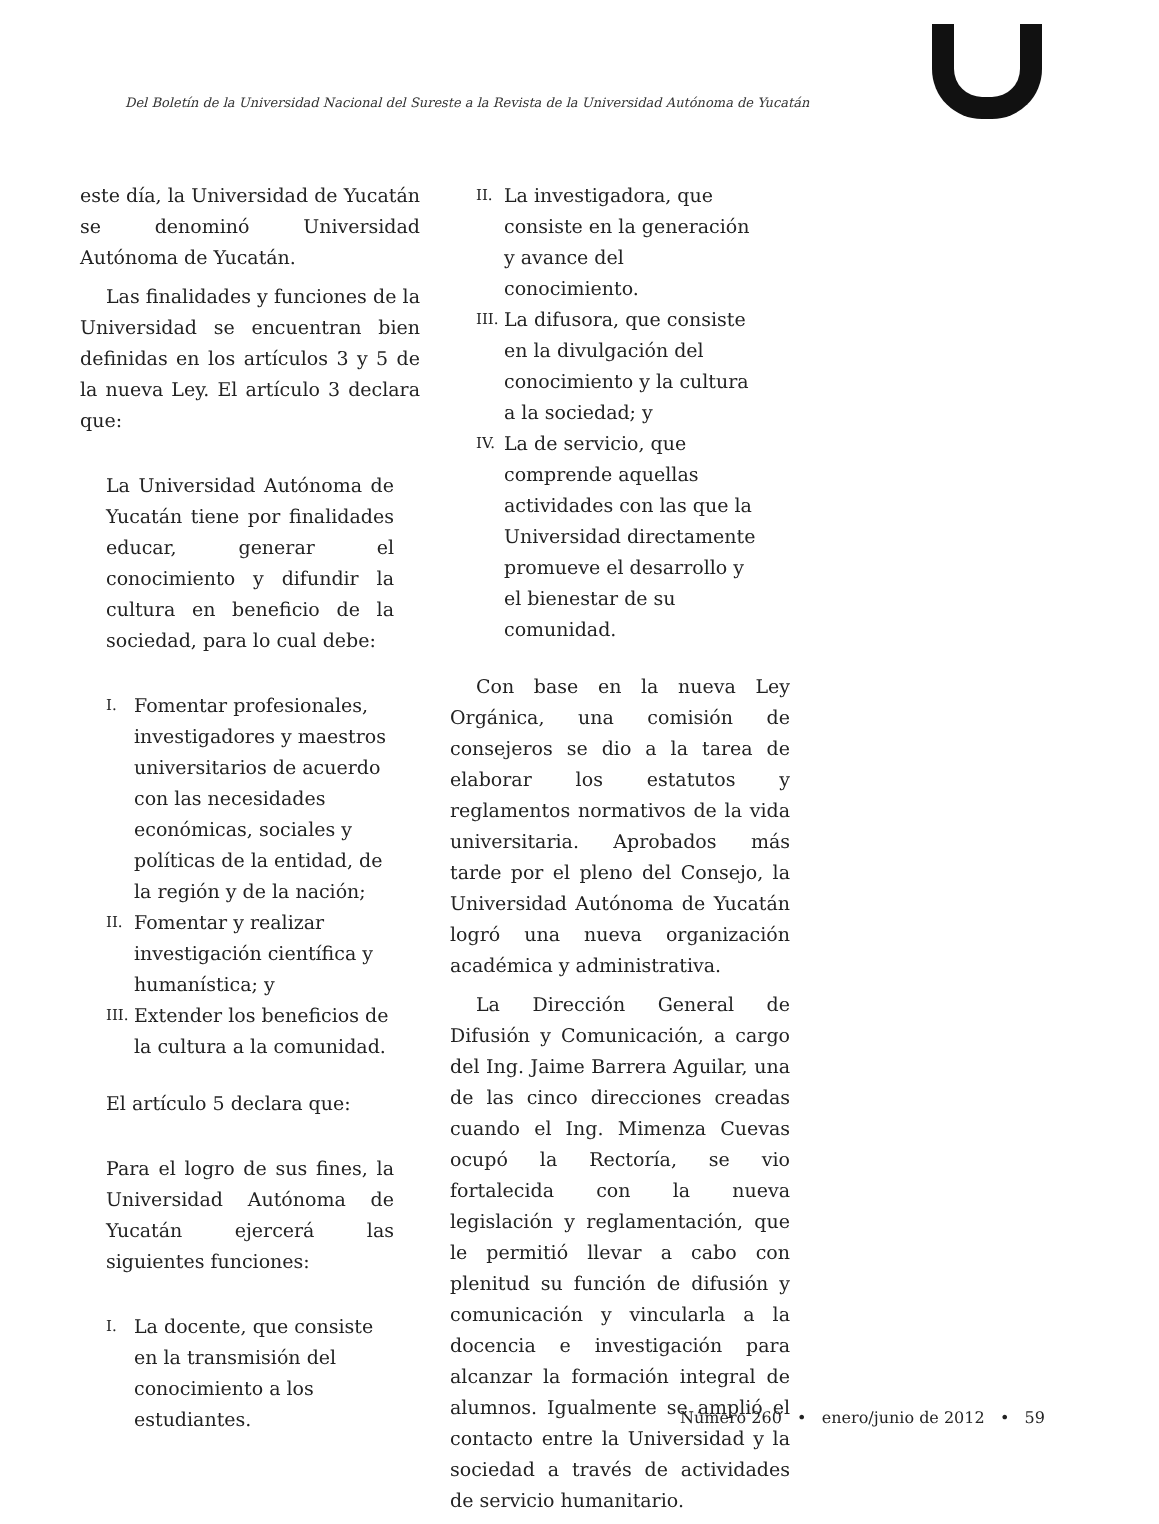Del Boletín de la Universidad Nacional del Sureste a la Revista de la Universidad Autónoma de Yucatán
este día, la Universidad de Yucatán se denominó Universidad Autónoma de Yucatán.
Las finalidades y funciones de la Universidad se encuentran bien definidas en los artículos 3 y 5 de la nueva Ley. El artículo 3 declara que:
La Universidad Autónoma de Yucatán tiene por finalidades educar, generar el conocimiento y difundir la cultura en beneficio de la sociedad, para lo cual debe:
I. Fomentar profesionales, investigadores y maestros universitarios de acuerdo con las necesidades económicas, sociales y políticas de la entidad, de la región y de la nación;
II. Fomentar y realizar investigación científica y humanística; y
III. Extender los beneficios de la cultura a la comunidad.
El artículo 5 declara que:
Para el logro de sus fines, la Universidad Autónoma de Yucatán ejercerá las siguientes funciones:
I. La docente, que consiste en la transmisión del conocimiento a los estudiantes.
II. La investigadora, que consiste en la generación y avance del conocimiento.
III. La difusora, que consiste en la divulgación del conocimiento y la cultura a la sociedad; y
IV. La de servicio, que comprende aquellas actividades con las que la Universidad directamente promueve el desarrollo y el bienestar de su comunidad.
Con base en la nueva Ley Orgánica, una comisión de consejeros se dio a la tarea de elaborar los estatutos y reglamentos normativos de la vida universitaria. Aprobados más tarde por el pleno del Consejo, la Universidad Autónoma de Yucatán logró una nueva organización académica y administrativa.
La Dirección General de Difusión y Comunicación, a cargo del Ing. Jaime Barrera Aguilar, una de las cinco direcciones creadas cuando el Ing. Mimenza Cuevas ocupó la Rectoría, se vio fortalecida con la nueva legislación y reglamentación, que le permitió llevar a cabo con plenitud su función de difusión y comunicación y vincularla a la docencia e investigación para alcanzar la formación integral de alumnos. Igualmente se amplió el contacto entre la Universidad y la sociedad a través de actividades de servicio humanitario.
Número 260 • enero/junio de 2012 • 59